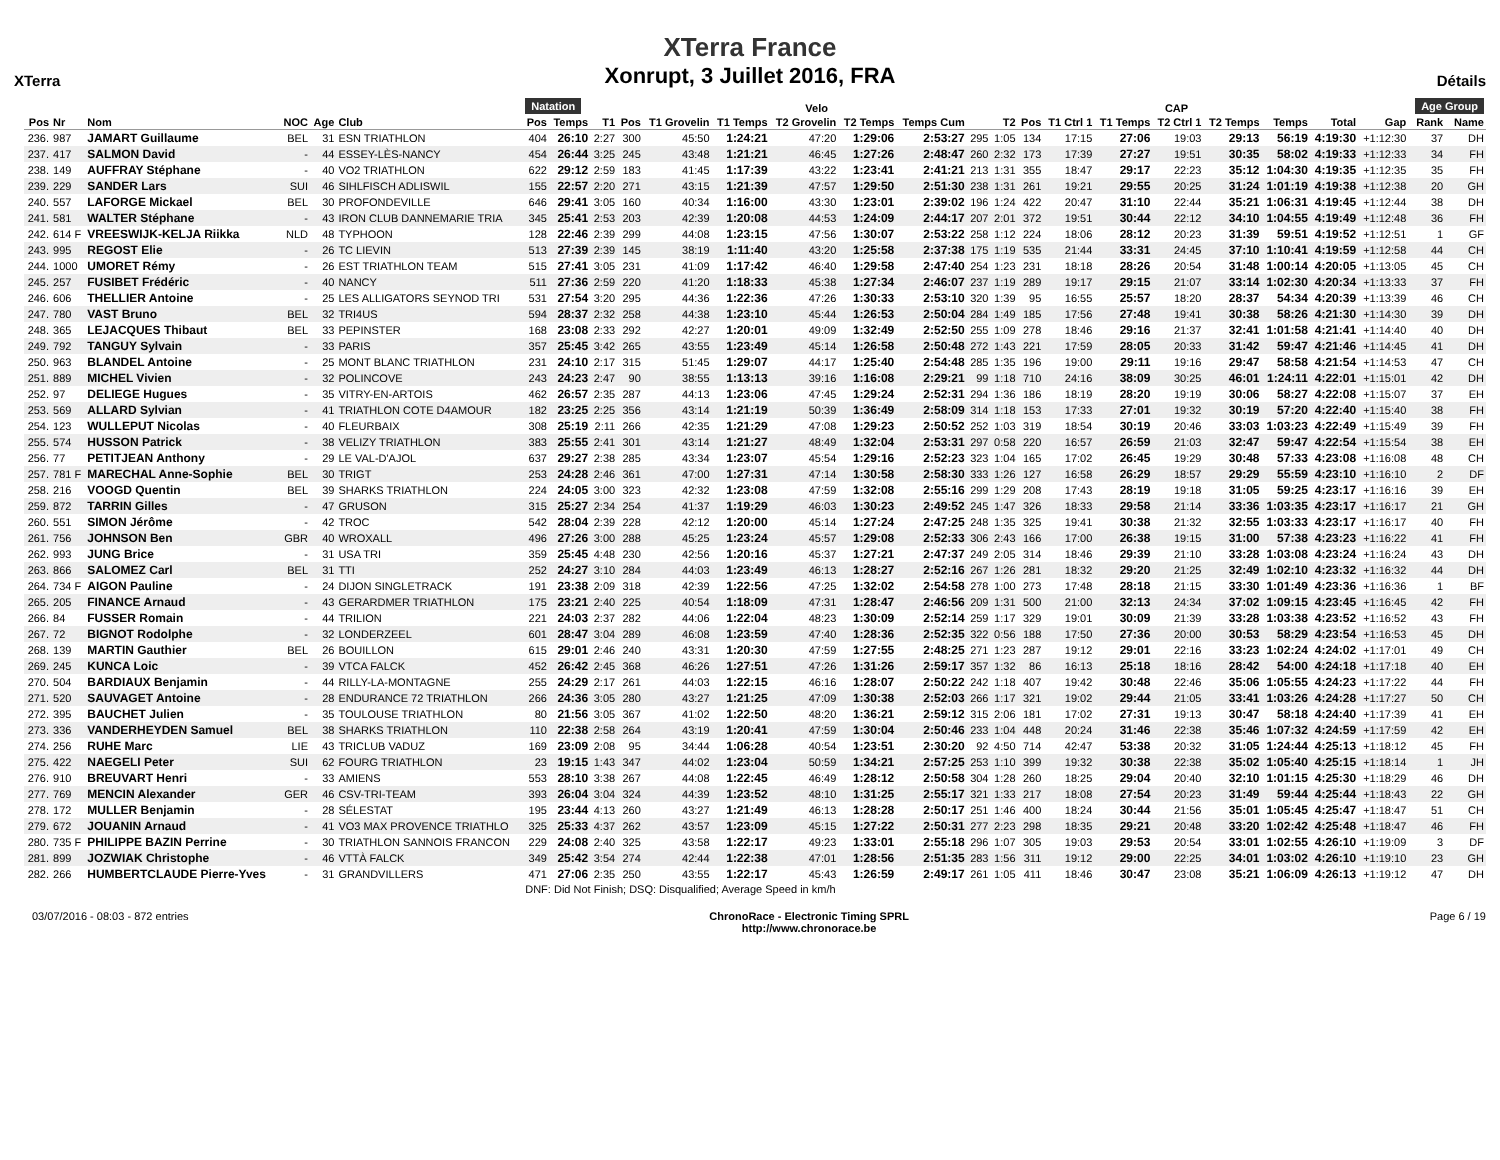XTerra
XTerra France
Xonrupt, 3 Juillet 2016, FRA
Détails
| | | | | | | Natation | | | | Velo | | | | | | | | CAP | | | | | | | Age Group | |
| --- | --- | --- | --- | --- | --- | --- | --- | --- | --- | --- | --- | --- | --- | --- | --- | --- | --- | --- | --- | --- | --- | --- | --- | --- | --- | --- |
| Pos | Nr | Nom | NOC | Age | Club | Pos | Temps | T1 | Pos | T1 Grovelin | T1 Temps | T2 Grovelin | T2 Temps | Temps Cum | | T2 | Pos | T1 Ctrl 1 | T1 Temps | T2 Ctrl 1 | T2 Temps | Temps | Total | Gap | Rank | Name |
| 236. | 987 | JAMART Guillaume | BEL | 31 | ESN TRIATHLON | 404 | 26:10 | 2:27 | 300 | 45:50 | 1:24:21 | 47:20 | 1:29:06 | 2:53:27 | 295 | 1:05 | 134 | 17:15 | 27:06 | 19:03 | 29:13 | 56:19 | 4:19:30 | +1:12:30 | 37 | DH |
| 237. | 417 | SALMON David | - | 44 | ESSEY-LÈS-NANCY | 454 | 26:44 | 3:25 | 245 | 43:48 | 1:21:21 | 46:45 | 1:27:26 | 2:48:47 | 260 | 2:32 | 173 | 17:39 | 27:27 | 19:51 | 30:35 | 58:02 | 4:19:33 | +1:12:33 | 34 | FH |
| 238. | 149 | AUFFRAY Stéphane | - | 40 | VO2 TRIATHLON | 622 | 29:12 | 2:59 | 183 | 41:45 | 1:17:39 | 43:22 | 1:23:41 | 2:41:21 | 213 | 1:31 | 355 | 18:47 | 29:17 | 22:23 | 35:12 | 1:04:30 | 4:19:35 | +1:12:35 | 35 | FH |
| 239. | 229 | SANDER Lars | SUI | 46 | SIHLFISCH ADLISWIL | 155 | 22:57 | 2:20 | 271 | 43:15 | 1:21:39 | 47:57 | 1:29:50 | 2:51:30 | 238 | 1:31 | 261 | 19:21 | 29:55 | 20:25 | 31:24 | 1:01:19 | 4:19:38 | +1:12:38 | 20 | GH |
| 240. | 557 | LAFORGE Mickael | BEL | 30 | PROFONDEVILLE | 646 | 29:41 | 3:05 | 160 | 40:34 | 1:16:00 | 43:30 | 1:23:01 | 2:39:02 | 196 | 1:24 | 422 | 20:47 | 31:10 | 22:44 | 35:21 | 1:06:31 | 4:19:45 | +1:12:44 | 38 | DH |
| 241. | 581 | WALTER Stéphane | - | 43 | IRON CLUB DANNEMARIE TRIA | 345 | 25:41 | 2:53 | 203 | 42:39 | 1:20:08 | 44:53 | 1:24:09 | 2:44:17 | 207 | 2:01 | 372 | 19:51 | 30:44 | 22:12 | 34:10 | 1:04:55 | 4:19:49 | +1:12:48 | 36 | FH |
| 242. | 614 F | VREESWIJK-KELJA Riikka | NLD | 48 | TYPHOON | 128 | 22:46 | 2:39 | 299 | 44:08 | 1:23:15 | 47:56 | 1:30:07 | 2:53:22 | 258 | 1:12 | 224 | 18:06 | 28:12 | 20:23 | 31:39 | 59:51 | 4:19:52 | +1:12:51 | 1 | GF |
| 243. | 995 | REGOST Elie | - | 26 | TC LIEVIN | 513 | 27:39 | 2:39 | 145 | 38:19 | 1:11:40 | 43:20 | 1:25:58 | 2:37:38 | 175 | 1:19 | 535 | 21:44 | 33:31 | 24:45 | 37:10 | 1:10:41 | 4:19:59 | +1:12:58 | 44 | CH |
| 244. | 1000 | UMORET Rémy | - | 26 | EST TRIATHLON TEAM | 515 | 27:41 | 3:05 | 231 | 41:09 | 1:17:42 | 46:40 | 1:29:58 | 2:47:40 | 254 | 1:23 | 231 | 18:18 | 28:26 | 20:54 | 31:48 | 1:00:14 | 4:20:05 | +1:13:05 | 45 | CH |
| 245. | 257 | FUSIBET Frédéric | - | 40 | NANCY | 511 | 27:36 | 2:59 | 220 | 41:20 | 1:18:33 | 45:38 | 1:27:34 | 2:46:07 | 237 | 1:19 | 289 | 19:17 | 29:15 | 21:07 | 33:14 | 1:02:30 | 4:20:34 | +1:13:33 | 37 | FH |
| 246. | 606 | THELLIER Antoine | - | 25 | LES ALLIGATORS SEYNOD TRI | 531 | 27:54 | 3:20 | 295 | 44:36 | 1:22:36 | 47:26 | 1:30:33 | 2:53:10 | 320 | 1:39 | 95 | 16:55 | 25:57 | 18:20 | 28:37 | 54:34 | 4:20:39 | +1:13:39 | 46 | CH |
| 247. | 780 | VAST Bruno | BEL | 32 | TRI4US | 594 | 28:37 | 2:32 | 258 | 44:38 | 1:23:10 | 45:44 | 1:26:53 | 2:50:04 | 284 | 1:49 | 185 | 17:56 | 27:48 | 19:41 | 30:38 | 58:26 | 4:21:30 | +1:14:30 | 39 | DH |
| 248. | 365 | LEJACQUES Thibaut | BEL | 33 | PEPINSTER | 168 | 23:08 | 2:33 | 292 | 42:27 | 1:20:01 | 49:09 | 1:32:49 | 2:52:50 | 255 | 1:09 | 278 | 18:46 | 29:16 | 21:37 | 32:41 | 1:01:58 | 4:21:41 | +1:14:40 | 40 | DH |
| 249. | 792 | TANGUY Sylvain | - | 33 | PARIS | 357 | 25:45 | 3:42 | 265 | 43:55 | 1:23:49 | 45:14 | 1:26:58 | 2:50:48 | 272 | 1:43 | 221 | 17:59 | 28:05 | 20:33 | 31:42 | 59:47 | 4:21:46 | +1:14:45 | 41 | DH |
| 250. | 963 | BLANDEL Antoine | - | 25 | MONT BLANC TRIATHLON | 231 | 24:10 | 2:17 | 315 | 51:45 | 1:29:07 | 44:17 | 1:25:40 | 2:54:48 | 285 | 1:35 | 196 | 19:00 | 29:11 | 19:16 | 29:47 | 58:58 | 4:21:54 | +1:14:53 | 47 | CH |
| 251. | 889 | MICHEL Vivien | - | 32 | POLINCOVE | 243 | 24:23 | 2:47 | 90 | 38:55 | 1:13:13 | 39:16 | 1:16:08 | 2:29:21 | 99 | 1:18 | 710 | 24:16 | 38:09 | 30:25 | 46:01 | 1:24:11 | 4:22:01 | +1:15:01 | 42 | DH |
| 252. | 97 | DELIEGE Hugues | - | 35 | VITRY-EN-ARTOIS | 462 | 26:57 | 2:35 | 287 | 44:13 | 1:23:06 | 47:45 | 1:29:24 | 2:52:31 | 294 | 1:36 | 186 | 18:19 | 28:20 | 19:19 | 30:06 | 58:27 | 4:22:08 | +1:15:07 | 37 | EH |
| 253. | 569 | ALLARD Sylvian | - | 41 | TRIATHLON COTE D4AMOUR | 182 | 23:25 | 2:25 | 356 | 43:14 | 1:21:19 | 50:39 | 1:36:49 | 2:58:09 | 314 | 1:18 | 153 | 17:33 | 27:01 | 19:32 | 30:19 | 57:20 | 4:22:40 | +1:15:40 | 38 | FH |
| 254. | 123 | WULLEPUT Nicolas | - | 40 | FLEURBAIX | 308 | 25:19 | 2:11 | 266 | 42:35 | 1:21:29 | 47:08 | 1:29:23 | 2:50:52 | 252 | 1:03 | 319 | 18:54 | 30:19 | 20:46 | 33:03 | 1:03:23 | 4:22:49 | +1:15:49 | 39 | FH |
| 255. | 574 | HUSSON Patrick | - | 38 | VELIZY TRIATHLON | 383 | 25:55 | 2:41 | 301 | 43:14 | 1:21:27 | 48:49 | 1:32:04 | 2:53:31 | 297 | 0:58 | 220 | 16:57 | 26:59 | 21:03 | 32:47 | 59:47 | 4:22:54 | +1:15:54 | 38 | EH |
| 256. | 77 | PETITJEAN Anthony | - | 29 | LE VAL-D'AJOL | 637 | 29:27 | 2:38 | 285 | 43:34 | 1:23:07 | 45:54 | 1:29:16 | 2:52:23 | 323 | 1:04 | 165 | 17:02 | 26:45 | 19:29 | 30:48 | 57:33 | 4:23:08 | +1:16:08 | 48 | CH |
| 257. | 781 F | MARECHAL Anne-Sophie | BEL | 30 | TRIGT | 253 | 24:28 | 2:46 | 361 | 47:00 | 1:27:31 | 47:14 | 1:30:58 | 2:58:30 | 333 | 1:26 | 127 | 16:58 | 26:29 | 18:57 | 29:29 | 55:59 | 4:23:10 | +1:16:10 | 2 | DF |
| 258. | 216 | VOOGD Quentin | BEL | 39 | SHARKS TRIATHLON | 224 | 24:05 | 3:00 | 323 | 42:32 | 1:23:08 | 47:59 | 1:32:08 | 2:55:16 | 299 | 1:29 | 208 | 17:43 | 28:19 | 19:18 | 31:05 | 59:25 | 4:23:17 | +1:16:16 | 39 | EH |
| 259. | 872 | TARRIN Gilles | - | 47 | GRUSON | 315 | 25:27 | 2:34 | 254 | 41:37 | 1:19:29 | 46:03 | 1:30:23 | 2:49:52 | 245 | 1:47 | 326 | 18:33 | 29:58 | 21:14 | 33:36 | 1:03:35 | 4:23:17 | +1:16:17 | 21 | GH |
| 260. | 551 | SIMON Jérôme | - | 42 | TROC | 542 | 28:04 | 2:39 | 228 | 42:12 | 1:20:00 | 45:14 | 1:27:24 | 2:47:25 | 248 | 1:35 | 325 | 19:41 | 30:38 | 21:32 | 32:55 | 1:03:33 | 4:23:17 | +1:16:17 | 40 | FH |
| 261. | 756 | JOHNSON Ben | GBR | 40 | WROXALL | 496 | 27:26 | 3:00 | 288 | 45:25 | 1:23:24 | 45:57 | 1:29:08 | 2:52:33 | 306 | 2:43 | 166 | 17:00 | 26:38 | 19:15 | 31:00 | 57:38 | 4:23:23 | +1:16:22 | 41 | FH |
| 262. | 993 | JUNG Brice | - | 31 | USA TRI | 359 | 25:45 | 4:48 | 230 | 42:56 | 1:20:16 | 45:37 | 1:27:21 | 2:47:37 | 249 | 2:05 | 314 | 18:46 | 29:39 | 21:10 | 33:28 | 1:03:08 | 4:23:24 | +1:16:24 | 43 | DH |
| 263. | 866 | SALOMEZ Carl | BEL | 31 | TTI | 252 | 24:27 | 3:10 | 284 | 44:03 | 1:23:49 | 46:13 | 1:28:27 | 2:52:16 | 267 | 1:26 | 281 | 18:32 | 29:20 | 21:25 | 32:49 | 1:02:10 | 4:23:32 | +1:16:32 | 44 | DH |
| 264. | 734 F | AIGON Pauline | - | 24 | DIJON SINGLETRACK | 191 | 23:38 | 2:09 | 318 | 42:39 | 1:22:56 | 47:25 | 1:32:02 | 2:54:58 | 278 | 1:00 | 273 | 17:48 | 28:18 | 21:15 | 33:30 | 1:01:49 | 4:23:36 | +1:16:36 | 1 | BF |
| 265. | 205 | FINANCE Arnaud | - | 43 | GERARDMER TRIATHLON | 175 | 23:21 | 2:40 | 225 | 40:54 | 1:18:09 | 47:31 | 1:28:47 | 2:46:56 | 209 | 1:31 | 500 | 21:00 | 32:13 | 24:34 | 37:02 | 1:09:15 | 4:23:45 | +1:16:45 | 42 | FH |
| 266. | 84 | FUSSER Romain | - | 44 | TRILION | 221 | 24:03 | 2:37 | 282 | 44:06 | 1:22:04 | 48:23 | 1:30:09 | 2:52:14 | 259 | 1:17 | 329 | 19:01 | 30:09 | 21:39 | 33:28 | 1:03:38 | 4:23:52 | +1:16:52 | 43 | FH |
| 267. | 72 | BIGNOT Rodolphe | - | 32 | LONDERZEEL | 601 | 28:47 | 3:04 | 289 | 46:08 | 1:23:59 | 47:40 | 1:28:36 | 2:52:35 | 322 | 0:56 | 188 | 17:50 | 27:36 | 20:00 | 30:53 | 58:29 | 4:23:54 | +1:16:53 | 45 | DH |
| 268. | 139 | MARTIN Gauthier | BEL | 26 | BOUILLON | 615 | 29:01 | 2:46 | 240 | 43:31 | 1:20:30 | 47:59 | 1:27:55 | 2:48:25 | 271 | 1:23 | 287 | 19:12 | 29:01 | 22:16 | 33:23 | 1:02:24 | 4:24:02 | +1:17:01 | 49 | CH |
| 269. | 245 | KUNCA Loic | - | 39 | VTCA FALCK | 452 | 26:42 | 2:45 | 368 | 46:26 | 1:27:51 | 47:26 | 1:31:26 | 2:59:17 | 357 | 1:32 | 86 | 16:13 | 25:18 | 18:16 | 28:42 | 54:00 | 4:24:18 | +1:17:18 | 40 | EH |
| 270. | 504 | BARDIAUX Benjamin | - | 44 | RILLY-LA-MONTAGNE | 255 | 24:29 | 2:17 | 261 | 44:03 | 1:22:15 | 46:16 | 1:28:07 | 2:50:22 | 242 | 1:18 | 407 | 19:42 | 30:48 | 22:46 | 35:06 | 1:05:55 | 4:24:23 | +1:17:22 | 44 | FH |
| 271. | 520 | SAUVAGET Antoine | - | 28 | ENDURANCE 72 TRIATHLON | 266 | 24:36 | 3:05 | 280 | 43:27 | 1:21:25 | 47:09 | 1:30:38 | 2:52:03 | 266 | 1:17 | 321 | 19:02 | 29:44 | 21:05 | 33:41 | 1:03:26 | 4:24:28 | +1:17:27 | 50 | CH |
| 272. | 395 | BAUCHET Julien | - | 35 | TOULOUSE TRIATHLON | 80 | 21:56 | 3:05 | 367 | 41:02 | 1:22:50 | 48:20 | 1:36:21 | 2:59:12 | 315 | 2:06 | 181 | 17:02 | 27:31 | 19:13 | 30:47 | 58:18 | 4:24:40 | +1:17:39 | 41 | EH |
| 273. | 336 | VANDERHEYDEN Samuel | BEL | 38 | SHARKS TRIATHLON | 110 | 22:38 | 2:58 | 264 | 43:19 | 1:20:41 | 47:59 | 1:30:04 | 2:50:46 | 233 | 1:04 | 448 | 20:24 | 31:46 | 22:38 | 35:46 | 1:07:32 | 4:24:59 | +1:17:59 | 42 | EH |
| 274. | 256 | RUHE Marc | LIE | 43 | TRICLUB VADUZ | 169 | 23:09 | 2:08 | 95 | 34:44 | 1:06:28 | 40:54 | 1:23:51 | 2:30:20 | 92 | 4:50 | 714 | 42:47 | 53:38 | 20:32 | 31:05 | 1:24:44 | 4:25:13 | +1:18:12 | 45 | FH |
| 275. | 422 | NAEGELI Peter | SUI | 62 | FOURG TRIATHLON | 23 | 19:15 | 1:43 | 347 | 44:02 | 1:23:04 | 50:59 | 1:34:21 | 2:57:25 | 253 | 1:10 | 399 | 19:32 | 30:38 | 22:38 | 35:02 | 1:05:40 | 4:25:15 | +1:18:14 | 1 | JH |
| 276. | 910 | BREUVART Henri | - | 33 | AMIENS | 553 | 28:10 | 3:38 | 267 | 44:08 | 1:22:45 | 46:49 | 1:28:12 | 2:50:58 | 304 | 1:28 | 260 | 18:25 | 29:04 | 20:40 | 32:10 | 1:01:15 | 4:25:30 | +1:18:29 | 46 | DH |
| 277. | 769 | MENCIN Alexander | GER | 46 | CSV-TRI-TEAM | 393 | 26:04 | 3:04 | 324 | 44:39 | 1:23:52 | 48:10 | 1:31:25 | 2:55:17 | 321 | 1:33 | 217 | 18:08 | 27:54 | 20:23 | 31:49 | 59:44 | 4:25:44 | +1:18:43 | 22 | GH |
| 278. | 172 | MULLER Benjamin | - | 28 | SÉLESTAT | 195 | 23:44 | 4:13 | 260 | 43:27 | 1:21:49 | 46:13 | 1:28:28 | 2:50:17 | 251 | 1:46 | 400 | 18:24 | 30:44 | 21:56 | 35:01 | 1:05:45 | 4:25:47 | +1:18:47 | 51 | CH |
| 279. | 672 | JOUANIN Arnaud | - | 41 | VO3 MAX PROVENCE TRIATHLO | 325 | 25:33 | 4:37 | 262 | 43:57 | 1:23:09 | 45:15 | 1:27:22 | 2:50:31 | 277 | 2:23 | 298 | 18:35 | 29:21 | 20:48 | 33:20 | 1:02:42 | 4:25:48 | +1:18:47 | 46 | FH |
| 280. | 735 F | PHILIPPE BAZIN Perrine | - | 30 | TRIATHLON SANNOIS FRANCON | 229 | 24:08 | 2:40 | 325 | 43:58 | 1:22:17 | 49:23 | 1:33:01 | 2:55:18 | 296 | 1:07 | 305 | 19:03 | 29:53 | 20:54 | 33:01 | 1:02:55 | 4:26:10 | +1:19:09 | 3 | DF |
| 281. | 899 | JOZWIAK Christophe | - | 46 | VTTÀ FALCK | 349 | 25:42 | 3:54 | 274 | 42:44 | 1:22:38 | 47:01 | 1:28:56 | 2:51:35 | 283 | 1:56 | 311 | 19:12 | 29:00 | 22:25 | 34:01 | 1:03:02 | 4:26:10 | +1:19:10 | 23 | GH |
| 282. | 266 | HUMBERTCLAUDE Pierre-Yves | - | 31 | GRANDVILLERS | 471 | 27:06 | 2:35 | 250 | 43:55 | 1:22:17 | 45:43 | 1:26:59 | 2:49:17 | 261 | 1:05 | 411 | 18:46 | 30:47 | 23:08 | 35:21 | 1:06:09 | 4:26:13 | +1:19:12 | 47 | DH |
| | | | | | | DNF: Did Not Finish; DSQ: Disqualified; Average Speed in km/h | | | | | | | | | | | | | | | | | | | | |
03/07/2016 - 08:03 - 872 entries
ChronoRace - Electronic Timing SPRL
http://www.chronorace.be
Page 6 / 19